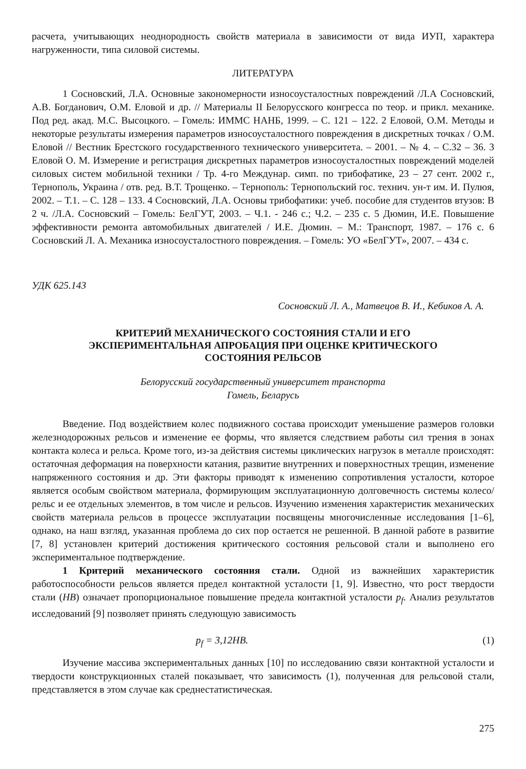расчета, учитывающих неоднородность свойств материала в зависимости от вида ИУП, характера нагруженности, типа силовой системы.
ЛИТЕРАТУРА
1 Сосновский, Л.А. Основные закономерности износоусталостных повреждений /Л.А Сосновский, А.В. Богданович, О.М. Еловой и др. // Материалы II Белорусского конгресса по теор. и прикл. механике. Под ред. акад. М.С. Высоцкого. – Гомель: ИММС НАНБ, 1999. – С. 121 – 122. 2 Еловой, О.М. Методы и некоторые результаты измерения параметров износоусталостного повреждения в дискретных точках / О.М. Еловой // Вестник Брестского государственного технического университета. – 2001. – № 4. – С.32 – 36. 3 Еловой О. М. Измерение и регистрация дискретных параметров износоусталостных повреждений моделей силовых систем мобильной техники / Тр. 4-го Междунар. симп. по трибофатике, 23 – 27 сент. 2002 г., Тернополь, Украина / отв. ред. В.Т. Трощенко. – Тернополь: Тернопольский гос. технич. ун-т им. И. Пулюя, 2002. – Т.1. – С. 128 – 133. 4 Сосновский, Л.А. Основы трибофатики: учеб. пособие для студентов втузов: В 2 ч. /Л.А. Сосновский – Гомель: БелГУТ, 2003. – Ч.1. - 246 с.; Ч.2. – 235 с. 5 Дюмин, И.Е. Повышение эффективности ремонта автомобильных двигателей / И.Е. Дюмин. – М.: Транспорт, 1987. – 176 с. 6 Сосновский Л. А. Механика износоусталостного повреждения. – Гомель: УО «БелГУТ», 2007. – 434 с.
УДК 625.143
Сосновский Л. А., Матвецов В. И., Кебиков А. А.
КРИТЕРИЙ МЕХАНИЧЕСКОГО СОСТОЯНИЯ СТАЛИ И ЕГО
ЭКСПЕРИМЕНТАЛЬНАЯ АПРОБАЦИЯ ПРИ ОЦЕНКЕ КРИТИЧЕСКОГО
СОСТОЯНИЯ РЕЛЬСОВ
Белорусский государственный университет транспорта
Гомель, Беларусь
Введение. Под воздействием колес подвижного состава происходит уменьшение размеров головки железнодорожных рельсов и изменение ее формы, что является следствием работы сил трения в зонах контакта колеса и рельса. Кроме того, из-за действия системы циклических нагрузок в металле происходят: остаточная деформация на поверхности катания, развитие внутренних и поверхностных трещин, изменение напряженного состояния и др. Эти факторы приводят к изменению сопротивления усталости, которое является особым свойством материала, формирующим эксплуатационную долговечность системы колесо/рельс и ее отдельных элементов, в том числе и рельсов. Изучению изменения характеристик механических свойств материала рельсов в процессе эксплуатации посвящены многочисленные исследования [1–6], однако, на наш взгляд, указанная проблема до сих пор остается не решенной. В данной работе в развитие [7, 8] установлен критерий достижения критического состояния рельсовой стали и выполнено его экспериментальное подтверждение.
1 Критерий механического состояния стали. Одной из важнейших характеристик работоспособности рельсов является предел контактной усталости [1, 9]. Известно, что рост твердости стали (HB) означает пропорциональное повышение предела контактной усталости p<sub>f</sub>. Анализ результатов исследований [9] позволяет принять следующую зависимость
p<sub>f</sub> = 3,12HB. (1)
Изучение массива экспериментальных данных [10] по исследованию связи контактной усталости и твердости конструкционных сталей показывает, что зависимость (1), полученная для рельсовой стали, представляется в этом случае как среднестатистическая.
275